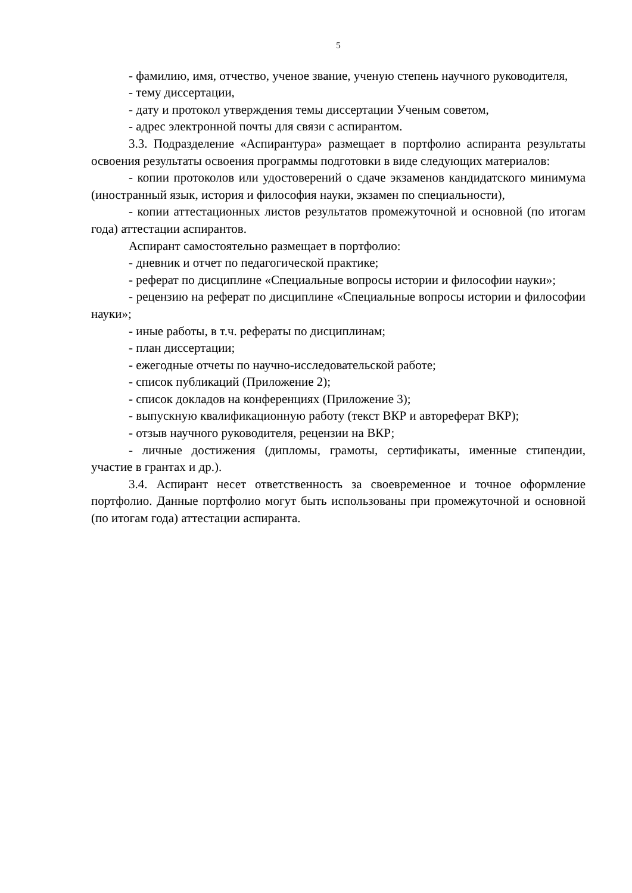5
- фамилию, имя, отчество, ученое звание, ученую степень научного руководителя,
- тему диссертации,
- дату и протокол утверждения темы диссертации Ученым советом,
- адрес электронной почты для связи с аспирантом.
3.3. Подразделение «Аспирантура» размещает в портфолио аспиранта результаты освоения результаты освоения программы подготовки в виде следующих материалов:
- копии протоколов или удостоверений о сдаче экзаменов кандидатского минимума (иностранный язык, история и философия науки, экзамен по специальности),
- копии аттестационных листов результатов промежуточной и основной (по итогам года) аттестации аспирантов.
Аспирант самостоятельно размещает в портфолио:
- дневник и отчет по педагогической практике;
- реферат по дисциплине «Специальные вопросы истории и философии науки»;
- рецензию на реферат по дисциплине «Специальные вопросы истории и философии науки»;
- иные работы, в т.ч. рефераты по дисциплинам;
- план диссертации;
- ежегодные отчеты по научно-исследовательской работе;
- список публикаций (Приложение 2);
- список докладов на конференциях (Приложение 3);
- выпускную квалификационную работу (текст ВКР и автореферат ВКР);
- отзыв научного руководителя, рецензии на ВКР;
- личные достижения (дипломы, грамоты, сертификаты, именные стипендии, участие в грантах и др.).
3.4. Аспирант несет ответственность за своевременное и точное оформление портфолио. Данные портфолио могут быть использованы при промежуточной и основной (по итогам года) аттестации аспиранта.